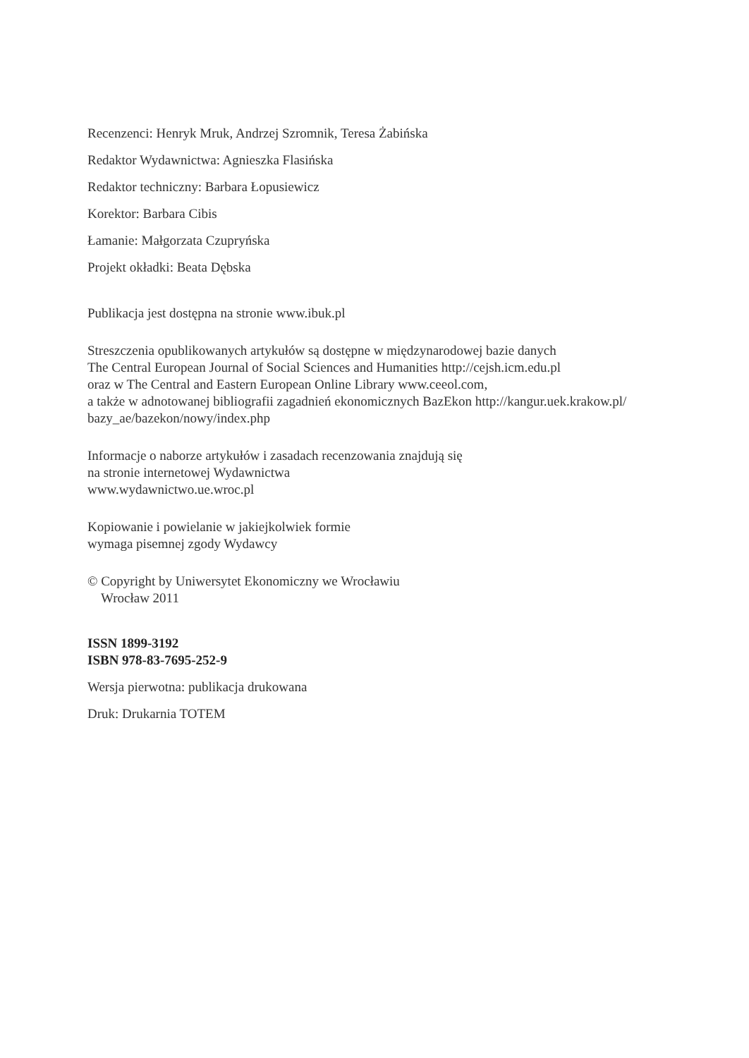Recenzenci: Henryk Mruk, Andrzej Szromnik, Teresa Żabińska
Redaktor Wydawnictwa: Agnieszka Flasińska
Redaktor techniczny: Barbara Łopusiewicz
Korektor: Barbara Cibis
Łamanie: Małgorzata Czupryńska
Projekt okładki: Beata Dębska
Publikacja jest dostępna na stronie www.ibuk.pl
Streszczenia opublikowanych artykułów są dostępne w międzynarodowej bazie danych
The Central European Journal of Social Sciences and Humanities http://cejsh.icm.edu.pl
oraz w The Central and Eastern European Online Library www.ceeol.com,
a także w adnotowanej bibliografii zagadnień ekonomicznych BazEkon http://kangur.uek.krakow.pl/
bazy_ae/bazekon/nowy/index.php
Informacje o naborze artykułów i zasadach recenzowania znajdują się
na stronie internetowej Wydawnictwa
www.wydawnictwo.ue.wroc.pl
Kopiowanie i powielanie w jakiejkolwiek formie
wymaga pisemnej zgody Wydawcy
© Copyright by Uniwersytet Ekonomiczny we Wrocławiu
Wrocław 2011
ISSN 1899-3192
ISBN 978-83-7695-252-9
Wersja pierwotna: publikacja drukowana
Druk: Drukarnia TOTEM